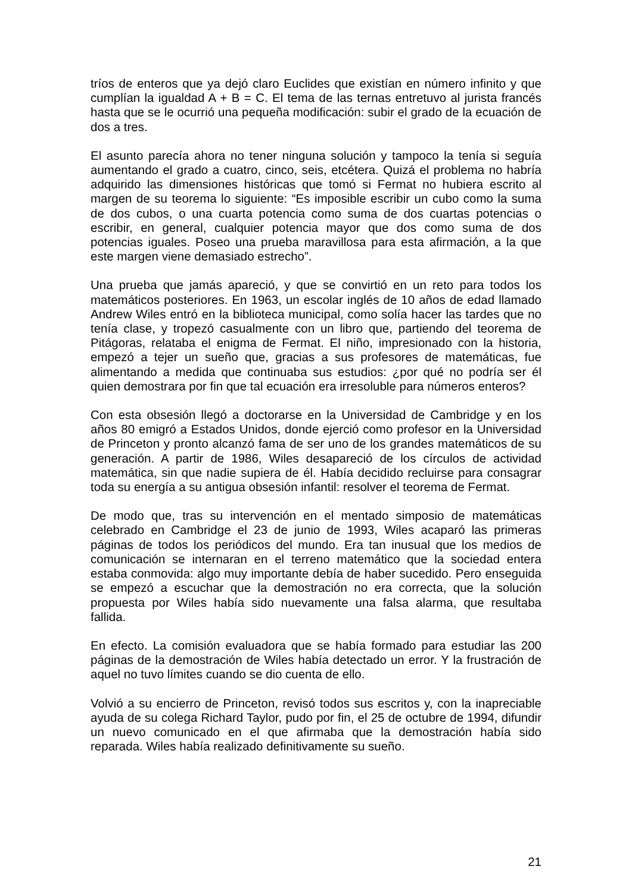tríos de enteros que ya dejó claro Euclides que existían en número infinito y que cumplían la igualdad A + B = C. El tema de las ternas entretuvo al jurista francés hasta que se le ocurrió una pequeña modificación: subir el grado de la ecuación de dos a tres.
El asunto parecía ahora no tener ninguna solución y tampoco la tenía si seguía aumentando el grado a cuatro, cinco, seis, etcétera. Quizá el problema no habría adquirido las dimensiones históricas que tomó si Fermat no hubiera escrito al margen de su teorema lo siguiente: “Es imposible escribir un cubo como la suma de dos cubos, o una cuarta potencia como suma de dos cuartas potencias o escribir, en general, cualquier potencia mayor que dos como suma de dos potencias iguales. Poseo una prueba maravillosa para esta afirmación, a la que este margen viene demasiado estrecho”.
Una prueba que jamás apareció, y que se convirtió en un reto para todos los matemáticos posteriores. En 1963, un escolar inglés de 10 años de edad llamado Andrew Wiles entró en la biblioteca municipal, como solía hacer las tardes que no tenía clase, y tropezó casualmente con un libro que, partiendo del teorema de Pitágoras, relataba el enigma de Fermat. El niño, impresionado con la historia, empezó a tejer un sueño que, gracias a sus profesores de matemáticas, fue alimentando a medida que continuaba sus estudios: ¿por qué no podría ser él quien demostrara por fin que tal ecuación era irresoluble para números enteros?
Con esta obsesión llegó a doctorarse en la Universidad de Cambridge y en los años 80 emigró a Estados Unidos, donde ejerció como profesor en la Universidad de Princeton y pronto alcanzó fama de ser uno de los grandes matemáticos de su generación. A partir de 1986, Wiles desapareció de los círculos de actividad matemática, sin que nadie supiera de él. Había decidido recluirse para consagrar toda su energía a su antigua obsesión infantil: resolver el teorema de Fermat.
De modo que, tras su intervención en el mentado simposio de matemáticas celebrado en Cambridge el 23 de junio de 1993, Wiles acaparó las primeras páginas de todos los periódicos del mundo. Era tan inusual que los medios de comunicación se internaran en el terreno matemático que la sociedad entera estaba conmovida: algo muy importante debía de haber sucedido. Pero enseguida se empezó a escuchar que la demostración no era correcta, que la solución propuesta por Wiles había sido nuevamente una falsa alarma, que resultaba fallida.
En efecto. La comisión evaluadora que se había formado para estudiar las 200 páginas de la demostración de Wiles había detectado un error. Y la frustración de aquel no tuvo límites cuando se dio cuenta de ello.
Volvió a su encierro de Princeton, revisó todos sus escritos y, con la inapreciable ayuda de su colega Richard Taylor, pudo por fin, el 25 de octubre de 1994, difundir un nuevo comunicado en el que afirmaba que la demostración había sido reparada. Wiles había realizado definitivamente su sueño.
21